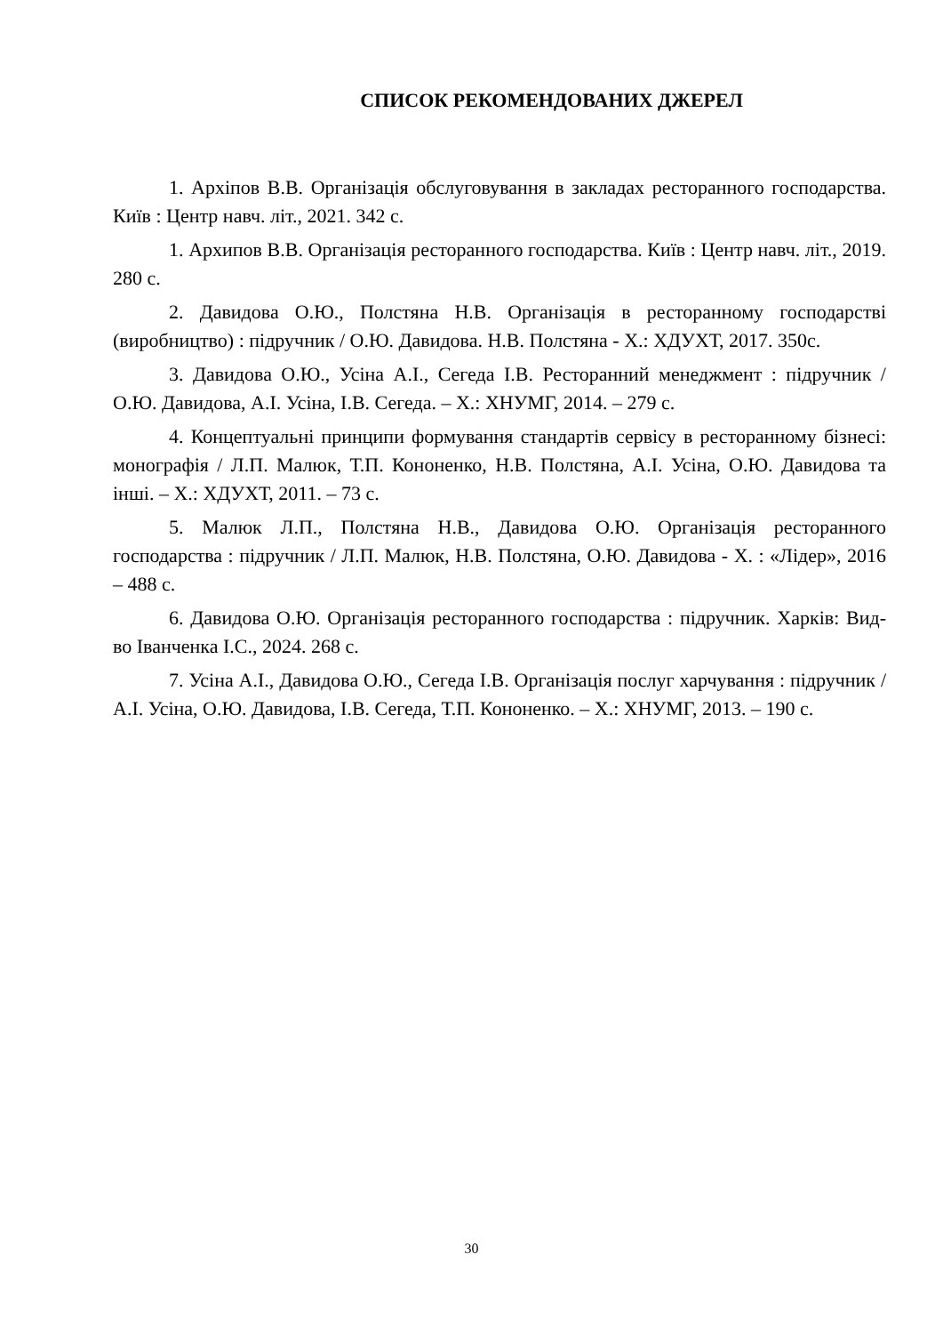СПИСОК РЕКОМЕНДОВАНИХ ДЖЕРЕЛ
1. Архіпов В.В. Організація обслуговування в закладах ресторанного господарства. Київ : Центр навч. літ., 2021. 342 с.
1. Архипов В.В. Організація ресторанного господарства. Київ : Центр навч. літ., 2019. 280 с.
2. Давидова О.Ю., Полстяна Н.В. Організація в ресторанному господарстві (виробництво) : підручник / О.Ю. Давидова. Н.В. Полстяна - Х.: ХДУХТ, 2017. 350с.
3. Давидова О.Ю., Усіна А.І., Сегеда І.В. Ресторанний менеджмент : підручник / О.Ю. Давидова, А.І. Усіна, І.В. Сегеда. – Х.: ХНУМГ, 2014. – 279 с.
4. Концептуальні принципи формування стандартів сервісу в ресторанному бізнесі: монографія / Л.П. Малюк, Т.П. Кононенко, Н.В. Полстяна, А.І. Усіна, О.Ю. Давидова та інші. – Х.: ХДУХТ, 2011. – 73 с.
5. Малюк Л.П., Полстяна Н.В., Давидова О.Ю. Організація ресторанного господарства : підручник / Л.П. Малюк, Н.В. Полстяна, О.Ю. Давидова - Х. : «Лідер», 2016 – 488 с.
6. Давидова О.Ю. Організація ресторанного господарства : підручник. Харків: Вид-во Іванченка І.С., 2024. 268 с.
7. Усіна А.І., Давидова О.Ю., Сегеда І.В. Організація послуг харчування : підручник / А.І. Усіна, О.Ю. Давидова, І.В. Сегеда, Т.П. Кононенко. – Х.: ХНУМГ, 2013. – 190 с.
30